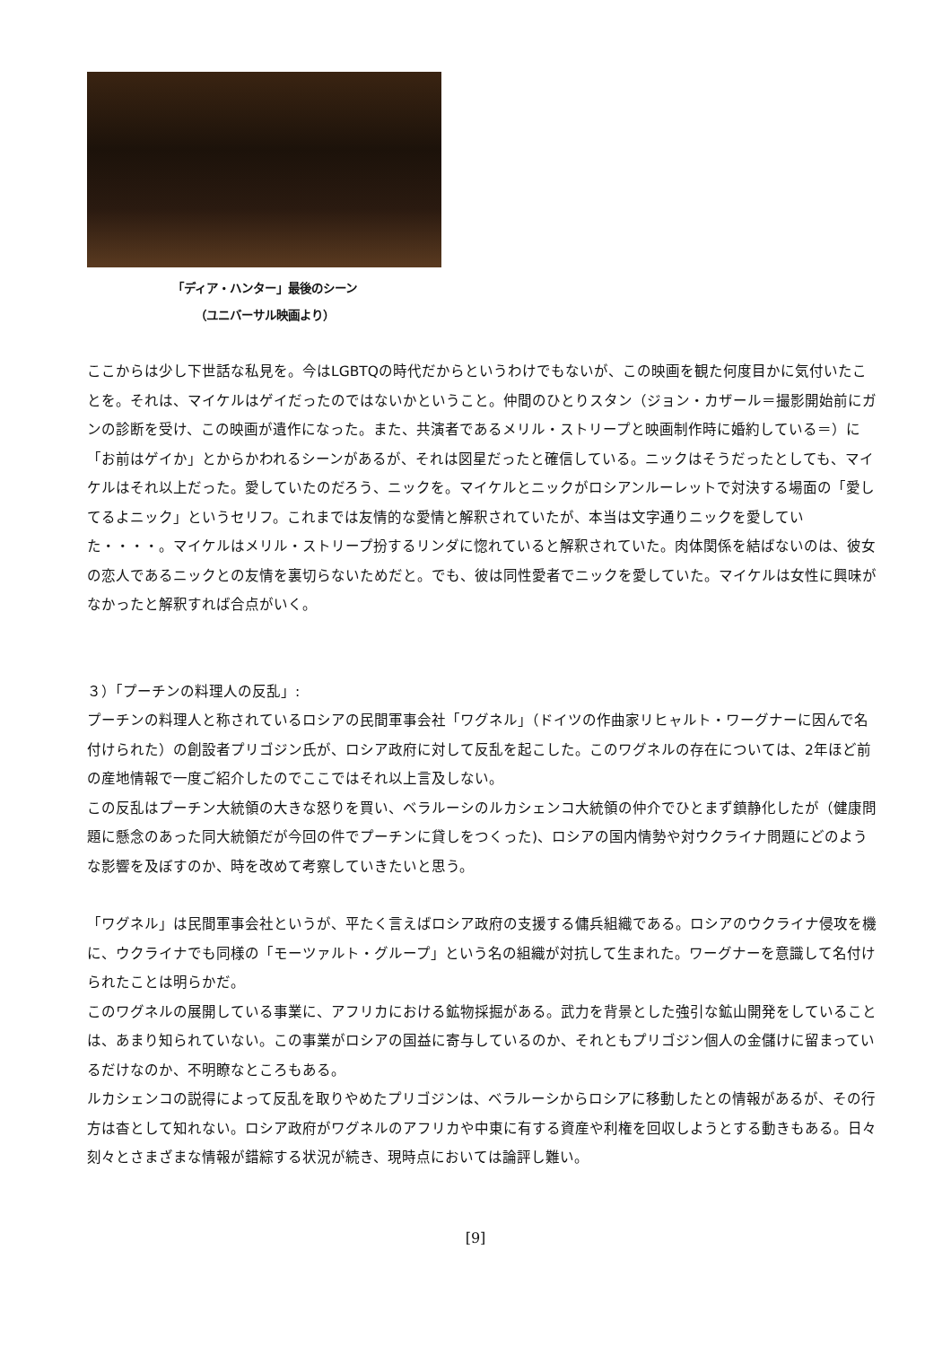「ディア・ハンター」最後のシーン
（ユニバーサル映画より）
ここからは少し下世話な私見を。今はLGBTQの時代だからというわけでもないが、この映画を観た何度目かに気付いたことを。それは、マイケルはゲイだったのではないかということ。仲間のひとりスタン（ジョン・カザール＝撮影開始前にガンの診断を受け、この映画が遺作になった。また、共演者であるメリル・ストリープと映画制作時に婚約している＝）に「お前はゲイか」とからかわれるシーンがあるが、それは図星だったと確信している。ニックはそうだったとしても、マイケルはそれ以上だった。愛していたのだろう、ニックを。マイケルとニックがロシアンルーレットで対決する場面の「愛してるよニック」というセリフ。これまでは友情的な愛情と解釈されていたが、本当は文字通りニックを愛していた・・・・。マイケルはメリル・ストリープ扮するリンダに惚れていると解釈されていた。肉体関係を結ばないのは、彼女の恋人であるニックとの友情を裏切らないためだと。でも、彼は同性愛者でニックを愛していた。マイケルは女性に興味がなかったと解釈すれば合点がいく。
３）「プーチンの料理人の反乱」:
プーチンの料理人と称されているロシアの民間軍事会社「ワグネル」（ドイツの作曲家リヒャルト・ワーグナーに因んで名付けられた）の創設者プリゴジン氏が、ロシア政府に対して反乱を起こした。このワグネルの存在については、2年ほど前の産地情報で一度ご紹介したのでここではそれ以上言及しない。
この反乱はプーチン大統領の大きな怒りを買い、ベラルーシのルカシェンコ大統領の仲介でひとまず鎮静化したが（健康問題に懸念のあった同大統領だが今回の件でプーチンに貸しをつくった)、ロシアの国内情勢や対ウクライナ問題にどのような影響を及ぼすのか、時を改めて考察していきたいと思う。
「ワグネル」は民間軍事会社というが、平たく言えばロシア政府の支援する傭兵組織である。ロシアのウクライナ侵攻を機に、ウクライナでも同様の「モーツァルト・グループ」という名の組織が対抗して生まれた。ワーグナーを意識して名付けられたことは明らかだ。
このワグネルの展開している事業に、アフリカにおける鉱物採掘がある。武力を背景とした強引な鉱山開発をしていることは、あまり知られていない。この事業がロシアの国益に寄与しているのか、それともプリゴジン個人の金儲けに留まっているだけなのか、不明瞭なところもある。
ルカシェンコの説得によって反乱を取りやめたプリゴジンは、ベラルーシからロシアに移動したとの情報があるが、その行方は杳として知れない。ロシア政府がワグネルのアフリカや中東に有する資産や利権を回収しようとする動きもある。日々刻々とさまざまな情報が錯綜する状況が続き、現時点においては論評し難い。
[9]